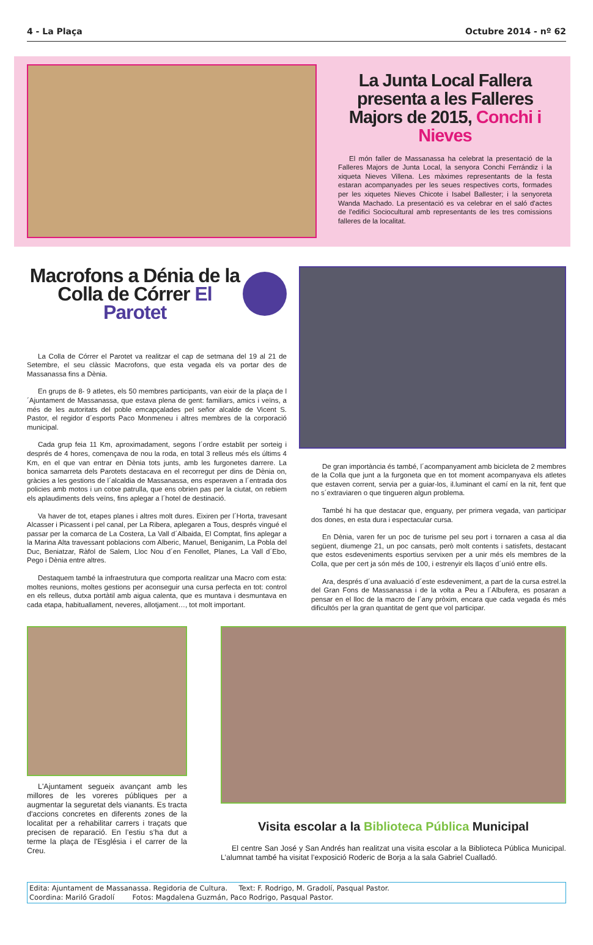4 - La Plaça Octubre 2014 - nº 62
La Junta Local Fallera presenta a les Falleres Majors de 2015, Conchi i Nieves
El món faller de Massanassa ha celebrat la presentació de la Falleres Majors de Junta Local, la senyora Conchi Ferrándiz i la xiqueta Nieves Villena. Les màximes representants de la festa estaran acompanyades per les seues respectives corts, formades per les xiquetes Nieves Chicote i Isabel Ballester; i la senyoreta Wanda Machado. La presentació es va celebrar en el saló d'actes de l'edifici Sociocultural amb representants de les tres comissions falleres de la localitat.
Macrofons a Dénia de la Colla de Córrer El Parotet
La Colla de Córrer el Parotet va realitzar el cap de setmana del 19 al 21 de Setembre, el seu clàssic Macrofons, que esta vegada els va portar des de Massanassa fins a Dènia.
En grups de 8- 9 atletes, els 50 membres participants, van eixir de la plaça de l´Ajuntament de Massanassa, que estava plena de gent: familiars, amics i veïns, a més de les autoritats del poble emcapçalades pel señor alcalde de Vicent S. Pastor, el regidor d´esports Paco Monmeneu i altres membres de la corporació municipal.
Cada grup feia 11 Km, aproximadament, segons l´ordre establit per sorteig i després de 4 hores, començava de nou la roda, en total 3 relleus més els últims 4 Km, en el que van entrar en Dènia tots junts, amb les furgonetes darrere. La bonica samarreta dels Parotets destacava en el recorregut per dins de Dènia on, gràcies a les gestions de l´alcaldia de Massanassa, ens esperaven a l´entrada dos policies amb motos i un cotxe patrulla, que ens obrien pas per la ciutat, on rebiem els aplaudiments dels veïns, fins aplegar a l´hotel de destinació.
Va haver de tot, etapes planes i altres molt dures. Eixiren per l´Horta, travesant Alcasser i Picassent i pel canal, per La Ribera, aplegaren a Tous, després vingué el passar per la comarca de La Costera, La Vall d´Albaida, El Comptat, fins aplegar a la Marina Alta travessant poblacions com Alberic, Manuel, Beniganim, La Pobla del Duc, Beniatzar, Ràfol de Salem, Lloc Nou d´en Fenollet, Planes, La Vall d´Ebo, Pego i Dènia entre altres.
Destaquem també la infraestrutura que comporta realitzar una Macro com esta: moltes reunions, moltes gestions per aconseguir una cursa perfecta en tot: control en els relleus, dutxa portàtil amb aigua calenta, que es muntava i desmuntava en cada etapa, habituallament, neveres, allotjament…, tot molt important.
De gran importància és també, l´acompanyament amb bicicleta de 2 membres de la Colla que junt a la furgoneta que en tot moment acompanyava els atletes que estaven corrent, servia per a guiar-los, il.luminant el camí en la nit, fent que no s´extraviaren o que tingueren algun problema.
També hi ha que destacar que, enguany, per primera vegada, van participar dos dones, en esta dura i espectacular cursa.
En Dènia, varen fer un poc de turisme pel seu port i tornaren a casa al dia següent, diumenge 21, un poc cansats, però molt contents i satisfets, destacant que estos esdeveniments esportius servixen per a unir més els membres de la Colla, que per cert ja són més de 100, i estrenyir els llaços d´unió entre ells.
Ara, després d´una avaluació d´este esdeveniment, a part de la cursa estrel.la del Gran Fons de Massanassa i de la volta a Peu a l´Albufera, es posaran a pensar en el lloc de la macro de l´any pròxim, encara que cada vegada és més dificultós per la gran quantitat de gent que vol participar.
L'Ajuntament segueix avançant amb les millores de les voreres públiques per a augmentar la seguretat dels vianants. Es tracta d'accions concretes en diferents zones de la localitat per a rehabilitar carrers i traçats que precisen de reparació. En l’estiu s’ha dut a terme la plaça de l'Església i el carrer de la Creu.
Visita escolar a la Biblioteca Pública Municipal
El centre San José y San Andrés han realitzat una visita escolar a la Biblioteca Pública Municipal. L’alumnat també ha visitat l’exposició Roderic de Borja a la sala Gabriel Cualladó.
Edita: Ajuntament de Massanassa. Regidoria de Cultura. Text: F. Rodrigo, M. Gradolí, Pasqual Pastor.
Coordina: Mariló Gradolí Fotos: Magdalena Guzmán, Paco Rodrigo, Pasqual Pastor.